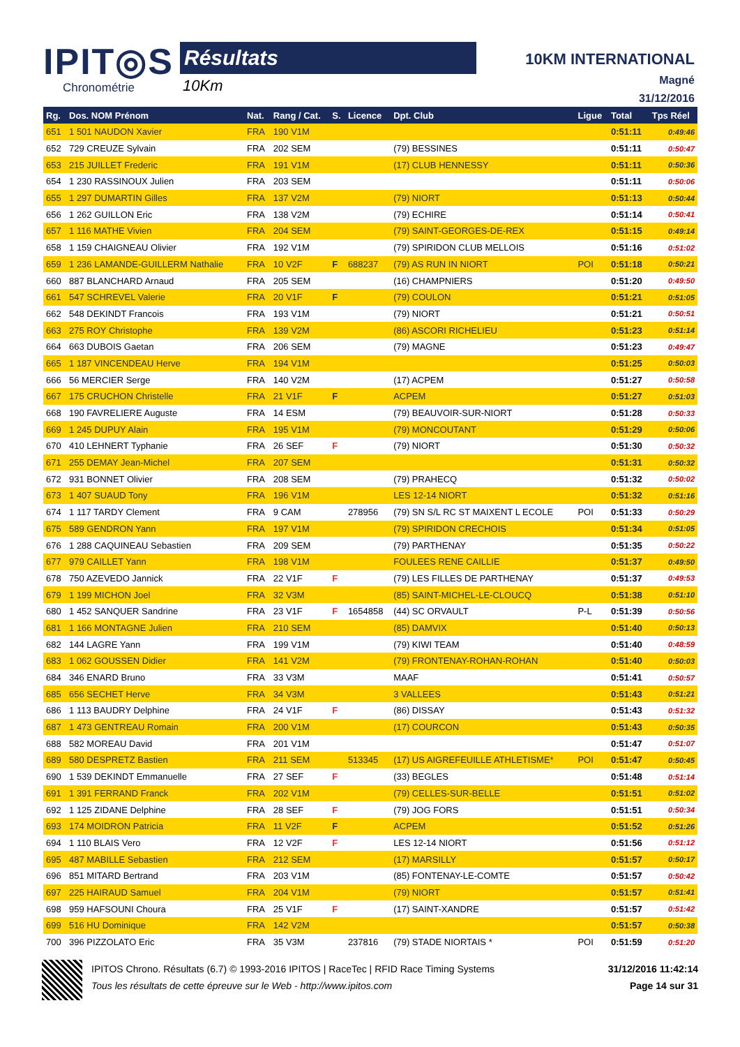IPIT◎S
Chronométrie
Résultats
10Km
10KM INTERNATIONAL
Magné
31/12/2016
| Rg. | Dos. NOM Prénom | Nat. | Rang / Cat. | S. | Licence | Dpt. Club | Ligue | Total | Tps Réel |
| --- | --- | --- | --- | --- | --- | --- | --- | --- | --- |
| 651 | 1 501 NAUDON Xavier | FRA | 190 V1M | | | | | 0:51:11 | 0:49:46 |
| 652 | 729 CREUZE Sylvain | FRA | 202 SEM | | | (79) BESSINES | | 0:51:11 | 0:50:47 |
| 653 | 215 JUILLET Frederic | FRA | 191 V1M | | | (17) CLUB HENNESSY | | 0:51:11 | 0:50:36 |
| 654 | 1 230 RASSINOUX Julien | FRA | 203 SEM | | | | | 0:51:11 | 0:50:06 |
| 655 | 1 297 DUMARTIN Gilles | FRA | 137 V2M | | | (79) NIORT | | 0:51:13 | 0:50:44 |
| 656 | 1 262 GUILLON Eric | FRA | 138 V2M | | | (79) ECHIRE | | 0:51:14 | 0:50:41 |
| 657 | 1 116 MATHE Vivien | FRA | 204 SEM | | | (79) SAINT-GEORGES-DE-REX | | 0:51:15 | 0:49:14 |
| 658 | 1 159 CHAIGNEAU Olivier | FRA | 192 V1M | | | (79) SPIRIDON CLUB MELLOIS | | 0:51:16 | 0:51:02 |
| 659 | 1 236 LAMANDE-GUILLERM Nathalie | FRA | 10 V2F | F | 688237 | (79) AS RUN IN NIORT | POI | 0:51:18 | 0:50:21 |
| 660 | 887 BLANCHARD Arnaud | FRA | 205 SEM | | | (16) CHAMPNIERS | | 0:51:20 | 0:49:50 |
| 661 | 547 SCHREVEL Valerie | FRA | 20 V1F | F | | (79) COULON | | 0:51:21 | 0:51:05 |
| 662 | 548 DEKINDT Francois | FRA | 193 V1M | | | (79) NIORT | | 0:51:21 | 0:50:51 |
| 663 | 275 ROY Christophe | FRA | 139 V2M | | | (86) ASCORI RICHELIEU | | 0:51:23 | 0:51:14 |
| 664 | 663 DUBOIS Gaetan | FRA | 206 SEM | | | (79) MAGNE | | 0:51:23 | 0:49:47 |
| 665 | 1 187 VINCENDEAU Herve | FRA | 194 V1M | | | | | 0:51:25 | 0:50:03 |
| 666 | 56 MERCIER Serge | FRA | 140 V2M | | | (17) ACPEM | | 0:51:27 | 0:50:58 |
| 667 | 175 CRUCHON Christelle | FRA | 21 V1F | F | | ACPEM | | 0:51:27 | 0:51:03 |
| 668 | 190 FAVRELIERE Auguste | FRA | 14 ESM | | | (79) BEAUVOIR-SUR-NIORT | | 0:51:28 | 0:50:33 |
| 669 | 1 245 DUPUY Alain | FRA | 195 V1M | | | (79) MONCOUTANT | | 0:51:29 | 0:50:06 |
| 670 | 410 LEHNERT Typhanie | FRA | 26 SEF | F | | (79) NIORT | | 0:51:30 | 0:50:32 |
| 671 | 255 DEMAY Jean-Michel | FRA | 207 SEM | | | | | 0:51:31 | 0:50:32 |
| 672 | 931 BONNET Olivier | FRA | 208 SEM | | | (79) PRAHECQ | | 0:51:32 | 0:50:02 |
| 673 | 1 407 SUAUD Tony | FRA | 196 V1M | | | LES 12-14 NIORT | | 0:51:32 | 0:51:16 |
| 674 | 1 117 TARDY Clement | FRA | 9 CAM | | 278956 | (79) SN S/L RC ST MAIXENT L ECOLE | POI | 0:51:33 | 0:50:29 |
| 675 | 589 GENDRON Yann | FRA | 197 V1M | | | (79) SPIRIDON CRECHOIS | | 0:51:34 | 0:51:05 |
| 676 | 1 288 CAQUINEAU Sebastien | FRA | 209 SEM | | | (79) PARTHENAY | | 0:51:35 | 0:50:22 |
| 677 | 979 CAILLET Yann | FRA | 198 V1M | | | FOULEES RENE CAILLIE | | 0:51:37 | 0:49:50 |
| 678 | 750 AZEVEDO Jannick | FRA | 22 V1F | F | | (79) LES FILLES DE PARTHENAY | | 0:51:37 | 0:49:53 |
| 679 | 1 199 MICHON Joel | FRA | 32 V3M | | | (85) SAINT-MICHEL-LE-CLOUCQ | | 0:51:38 | 0:51:10 |
| 680 | 1 452 SANQUER Sandrine | FRA | 23 V1F | F | 1654858 | (44) SC ORVAULT | P-L | 0:51:39 | 0:50:56 |
| 681 | 1 166 MONTAGNE Julien | FRA | 210 SEM | | | (85) DAMVIX | | 0:51:40 | 0:50:13 |
| 682 | 144 LAGRE Yann | FRA | 199 V1M | | | (79) KIWI TEAM | | 0:51:40 | 0:48:59 |
| 683 | 1 062 GOUSSEN Didier | FRA | 141 V2M | | | (79) FRONTENAY-ROHAN-ROHAN | | 0:51:40 | 0:50:03 |
| 684 | 346 ENARD Bruno | FRA | 33 V3M | | | MAAF | | 0:51:41 | 0:50:57 |
| 685 | 656 SECHET Herve | FRA | 34 V3M | | | 3 VALLEES | | 0:51:43 | 0:51:21 |
| 686 | 1 113 BAUDRY Delphine | FRA | 24 V1F | F | | (86) DISSAY | | 0:51:43 | 0:51:32 |
| 687 | 1 473 GENTREAU Romain | FRA | 200 V1M | | | (17) COURCON | | 0:51:43 | 0:50:35 |
| 688 | 582 MOREAU David | FRA | 201 V1M | | | | | 0:51:47 | 0:51:07 |
| 689 | 580 DESPRETZ Bastien | FRA | 211 SEM | | 513345 | (17) US AIGREFEUILLE ATHLETISME* | POI | 0:51:47 | 0:50:45 |
| 690 | 1 539 DEKINDT Emmanuelle | FRA | 27 SEF | F | | (33) BEGLES | | 0:51:48 | 0:51:14 |
| 691 | 1 391 FERRAND Franck | FRA | 202 V1M | | | (79) CELLES-SUR-BELLE | | 0:51:51 | 0:51:02 |
| 692 | 1 125 ZIDANE Delphine | FRA | 28 SEF | F | | (79) JOG FORS | | 0:51:51 | 0:50:34 |
| 693 | 174 MOIDRON Patricia | FRA | 11 V2F | F | | ACPEM | | 0:51:52 | 0:51:26 |
| 694 | 1 110 BLAIS Vero | FRA | 12 V2F | F | | LES 12-14 NIORT | | 0:51:56 | 0:51:12 |
| 695 | 487 MABILLE Sebastien | FRA | 212 SEM | | | (17) MARSILLY | | 0:51:57 | 0:50:17 |
| 696 | 851 MITARD Bertrand | FRA | 203 V1M | | | (85) FONTENAY-LE-COMTE | | 0:51:57 | 0:50:42 |
| 697 | 225 HAIRAUD Samuel | FRA | 204 V1M | | | (79) NIORT | | 0:51:57 | 0:51:41 |
| 698 | 959 HAFSOUNI Choura | FRA | 25 V1F | F | | (17) SAINT-XANDRE | | 0:51:57 | 0:51:42 |
| 699 | 516 HU Dominique | FRA | 142 V2M | | | | | 0:51:57 | 0:50:38 |
| 700 | 396 PIZZOLATO Eric | FRA | 35 V3M | | 237816 | (79) STADE NIORTAIS * | POI | 0:51:59 | 0:51:20 |
IPITOS Chrono. Résultats (6.7) © 1993-2016 IPITOS | RaceTec | RFID Race Timing Systems 31/12/2016 11:42:14
Tous les résultats de cette épreuve sur le Web - http://www.ipitos.com Page 14 sur 31